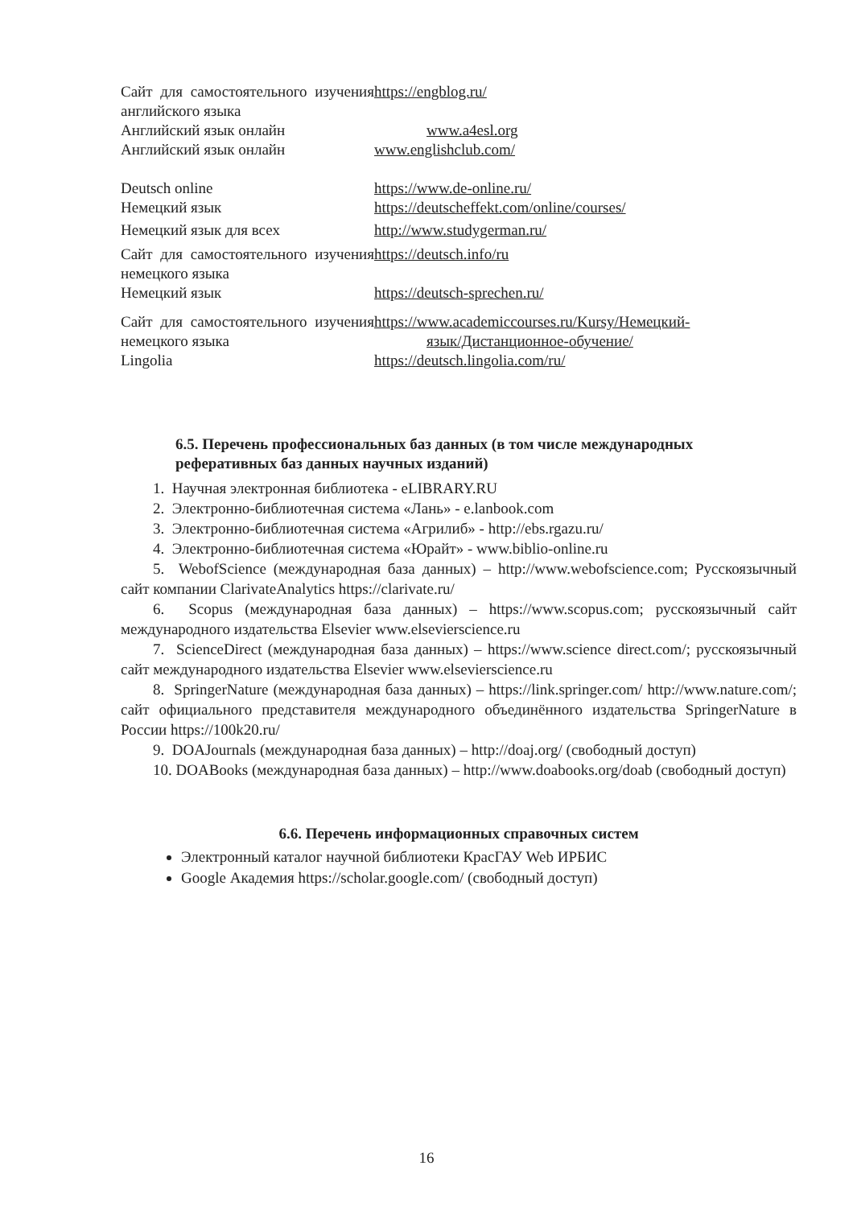| Сайт для самостоятельного изучения английского языка | https://engblog.ru/ |
| Английский язык онлайн | www.a4esl.org |
| Английский язык онлайн | www.englishclub.com/ |
| Deutsch online | https://www.de-online.ru/ |
| Немецкий язык | https://deutscheffekt.com/online/courses/ |
| Немецкий язык для всех | http://www.studygerman.ru/ |
| Сайт для самостоятельного изучения немецкого языка | https://deutsch.info/ru |
| Немецкий язык | https://deutsch-sprechen.ru/ |
| Сайт для самостоятельного изучения немецкого языка | https://www.academiccourses.ru/Kursy/Немецкий- язык/Дистанционное-обучение/ |
| Lingolia | https://deutsch.lingolia.com/ru/ |
6.5. Перечень профессиональных баз данных (в том числе международных
реферативных баз данных научных изданий)
1. Научная электронная библиотека - eLIBRARY.RU
2. Электронно-библиотечная система «Лань» - e.lanbook.com
3. Электронно-библиотечная система «Агрилиб» - http://ebs.rgazu.ru/
4. Электронно-библиотечная система «Юрайт» - www.biblio-online.ru
5. WebofScience (международная база данных) – http://www.webofscience.com; Русскоязычный сайт компании ClarivateAnalytics https://clarivate.ru/
6. Scopus (международная база данных) – https://www.scopus.com; русскоязычный сайт международного издательства Elsevier www.elsevierscience.ru
7. ScienceDirect (международная база данных) – https://www.science direct.com/; русскоязычный сайт международного издательства Elsevier www.elsevierscience.ru
8. SpringerNature (международная база данных) – https://link.springer.com/ http://www.nature.com/; сайт официального представителя международного объединённого издательства SpringerNature в России https://100k20.ru/
9. DOAJournals (международная база данных) – http://doaj.org/ (свободный доступ)
10. DOABooks (международная база данных) – http://www.doabooks.org/doab (свободный доступ)
6.6. Перечень информационных справочных систем
Электронный каталог научной библиотеки КрасГАУ Web ИРБИС
Google Академия https://scholar.google.com/ (свободный доступ)
16